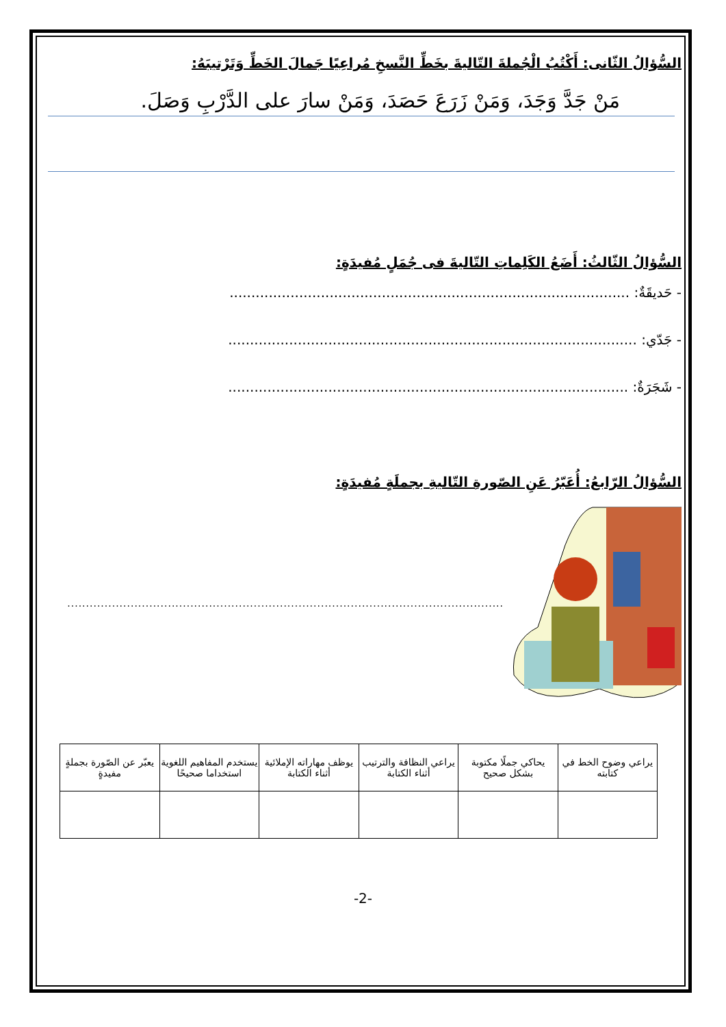السُّؤالُ الثّانى: أَكْتُبُ الْجُملةَ التّاليةَ بخَطِّ النَّسخِ مُراعِيًا جَمالَ الخَطِّ وَتَرْتيبَهُ:
مَنْ جَدَّ وَجَدَ، وَمَنْ زَرَعَ حَصَدَ، وَمَنْ سارَ على الدَّرْبِ وَصَلَ.
السُّؤالُ الثّالثُ: أَضَعُ الكَلِماتِ التّاليةَ فى جُمَلٍ مُفيدَةٍ:
- حَديقَةٌ: ............................................................................................
- جَدّي: ..............................................................................................
- شَجَرَةٌ: ............................................................................................
السُّؤالُ الرّابعُ: أُعَبّرُ عَنِ الصّورةِ التّاليةِ بجملَةٍ مُفيدَةٍ:
.....................................................................................................................
| يراعي وضوح الخط في كتابته | يحاكي جملًا مكتوبة بشكل صحيح | يراعي النظافة والترتيب أثناء الكتابة | يوظف مهاراته الإملائية أثناء الكتابة | يستخدم المفاهيم اللغوية استخداما صحيحًا | يعبّر عن الصّورة بجملةٍ مفيدةٍ |
-2-